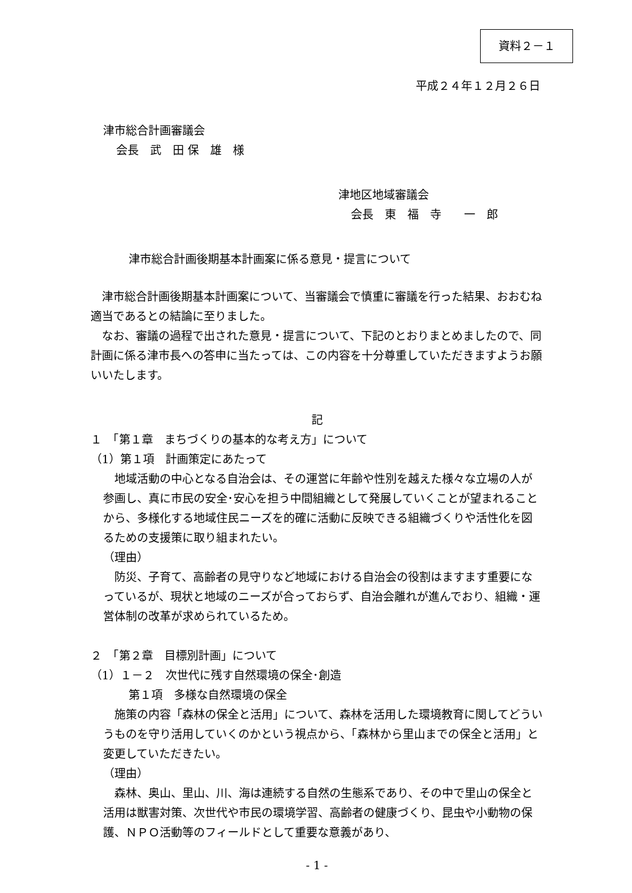資料２－１
平成２４年１２月２６日
津市総合計画審議会
会長　武　田 保　雄　様
津地区地域審議会
会長　東　福　寺　　一　郎
津市総合計画後期基本計画案に係る意見・提言について
　津市総合計画後期基本計画案について、当審議会で慎重に審議を行った結果、おおむね適当であるとの結論に至りました。
　なお、審議の過程で出された意見・提言について、下記のとおりまとめましたので、同計画に係る津市長への答申に当たっては、この内容を十分尊重していただきますようお願いいたします。
記
１　「第１章　まちづくりの基本的な考え方」について
（1）第１項　計画策定にあたって
　地域活動の中心となる自治会は、その運営に年齢や性別を越えた様々な立場の人が参画し、真に市民の安全･安心を担う中間組織として発展していくことが望まれることから、多様化する地域住民ニーズを的確に活動に反映できる組織づくりや活性化を図るための支援策に取り組まれたい。
（理由）
　防災、子育て、高齢者の見守りなど地域における自治会の役割はますます重要になっているが、現状と地域のニーズが合っておらず、自治会離れが進んでおり、組織・運営体制の改革が求められているため。
２　「第２章　目標別計画」について
（1）１－２　次世代に残す自然環境の保全･創造
第１項　多様な自然環境の保全
　施策の内容「森林の保全と活用」について、森林を活用した環境教育に関してどういうものを守り活用していくのかという視点から、「森林から里山までの保全と活用」と変更していただきたい。
（理由）
　森林、奥山、里山、川、海は連続する自然の生態系であり、その中で里山の保全と活用は獣害対策、次世代や市民の環境学習、高齢者の健康づくり、昆虫や小動物の保護、ＮＰＯ活動等のフィールドとして重要な意義があり、
- 1 -